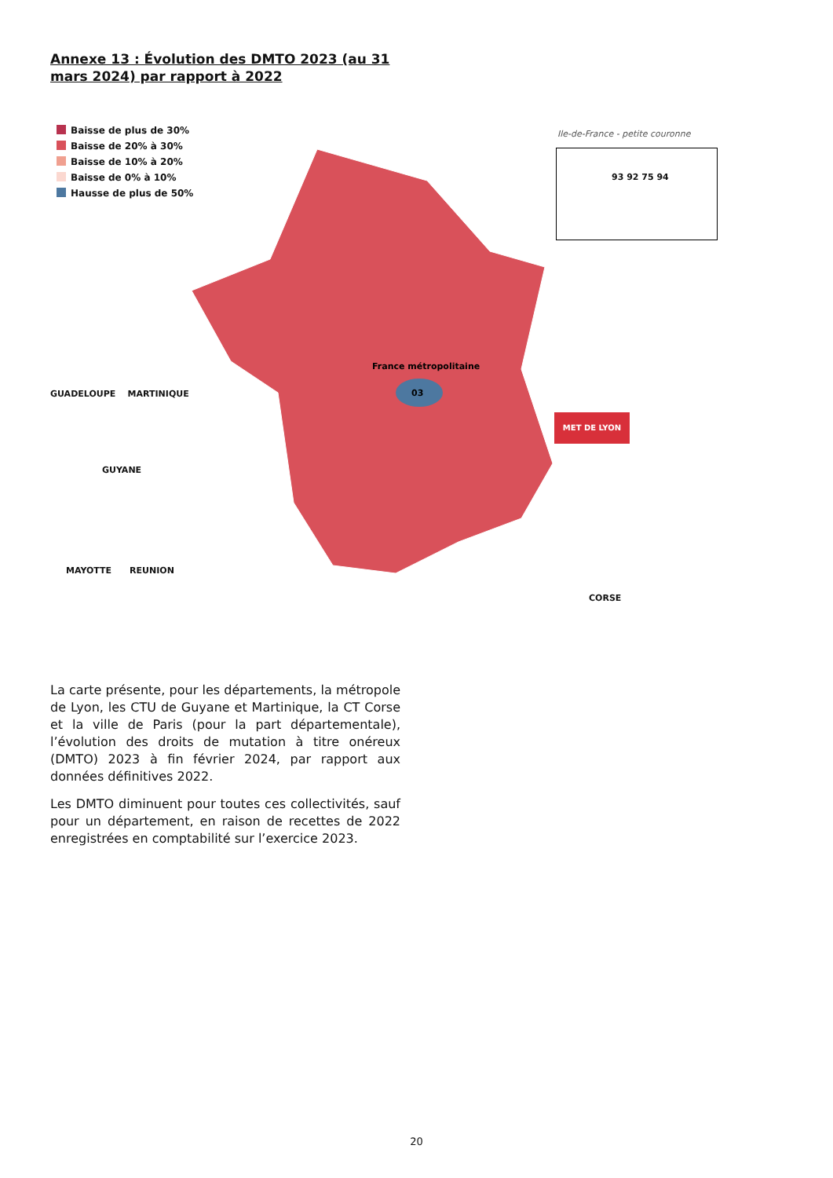Annexe 13 : Évolution des DMTO 2023 (au 31 mars 2024) par rapport à 2022
Baisse de plus de 30%
Baisse de 20% à 30%
Baisse de 10% à 20%
Baisse de 0% à 10%
Hausse de plus de 50%
03
France métropolitaine
GUADELOUPE MARTINIQUE
GUYANE
MAYOTTE REUNION
Ile-de-France - petite couronne
93 92 75 94
MET DE LYON
CORSE
La carte présente, pour les départements, la métropole de Lyon, les CTU de Guyane et Martinique, la CT Corse et la ville de Paris (pour la part départementale), l’évolution des droits de mutation à titre onéreux (DMTO) 2023 à fin février 2024, par rapport aux données définitives 2022.
Les DMTO diminuent pour toutes ces collectivités, sauf pour un département, en raison de recettes de 2022 enregistrées en comptabilité sur l’exercice 2023.
20